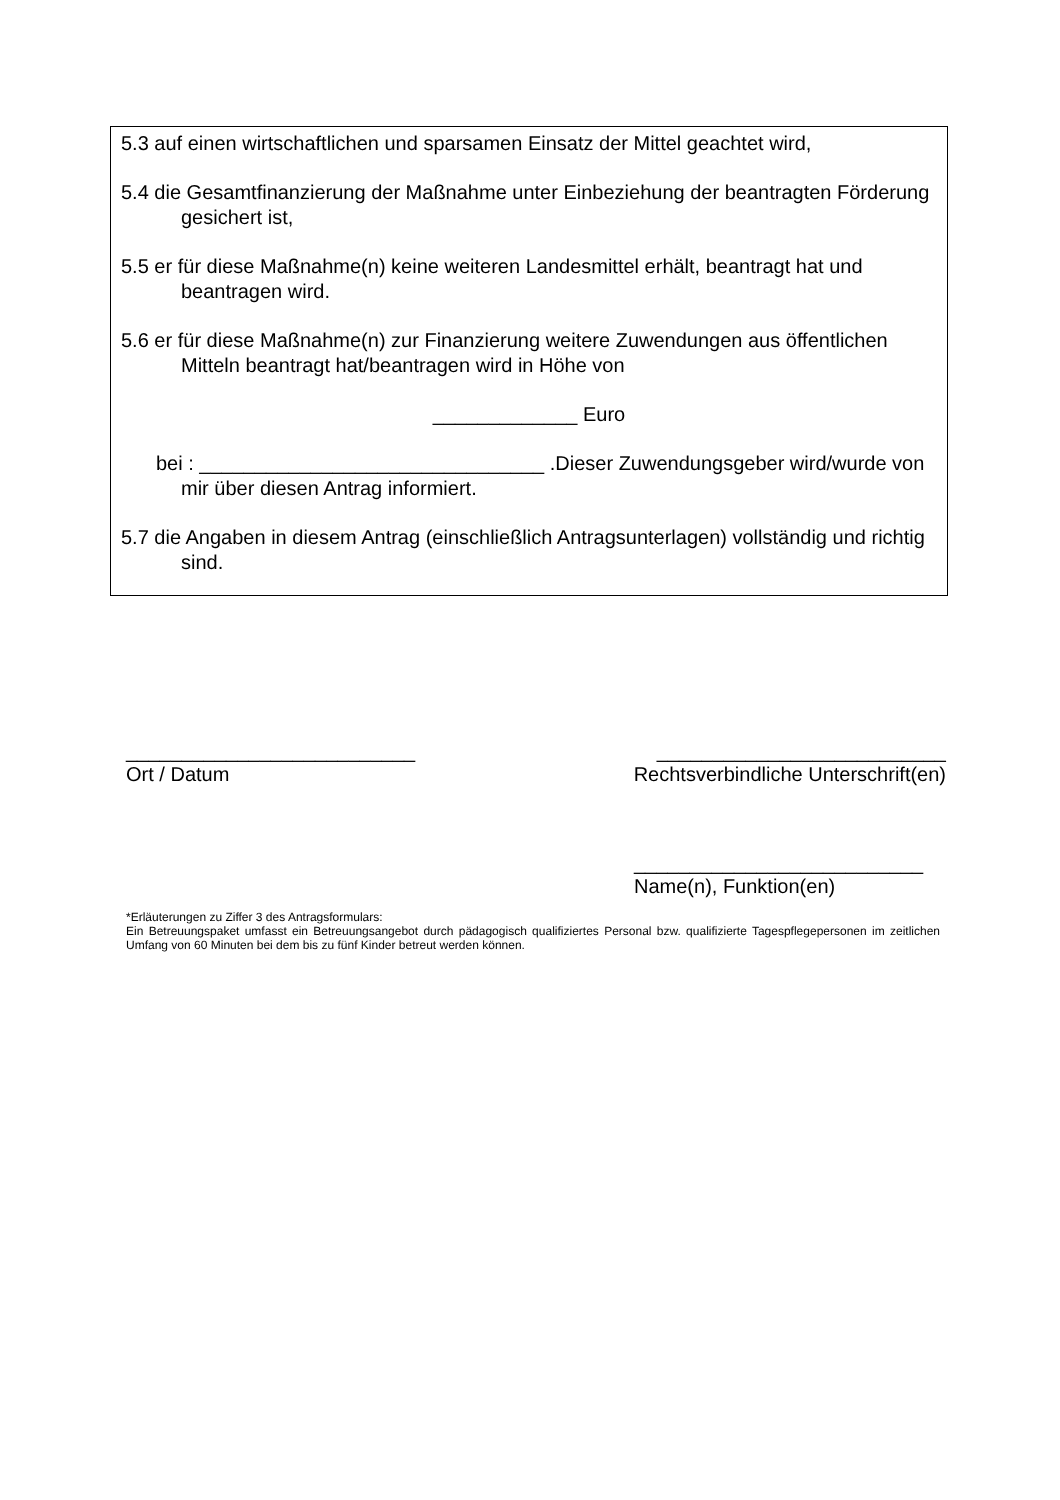5.3 auf einen wirtschaftlichen und sparsamen Einsatz der Mittel geachtet wird,
5.4 die Gesamtfinanzierung der Maßnahme unter Einbeziehung der beantragten Förderung gesichert ist,
5.5 er für diese Maßnahme(n) keine weiteren Landesmittel erhält, beantragt hat und beantragen wird.
5.6 er für diese Maßnahme(n) zur Finanzierung weitere Zuwendungen aus öffentlichen Mitteln beantragt hat/beantragen wird in Höhe von
_____________ Euro
bei : _______________________________ .Dieser Zuwendungsgeber wird/wurde von mir über diesen Antrag informiert.
5.7 die Angaben in diesem Antrag (einschließlich Antragsunterlagen) vollständig und richtig sind.
__________________________
Ort / Datum
__________________________
Rechtsverbindliche Unterschrift(en)
__________________________
Name(n), Funktion(en)
*Erläuterungen zu Ziffer 3 des Antragsformulars:
Ein Betreuungspaket umfasst ein Betreuungsangebot durch pädagogisch qualifiziertes Personal bzw. qualifizierte Tagespflegepersonen im zeitlichen Umfang von 60 Minuten bei dem bis zu fünf Kinder betreut werden können.